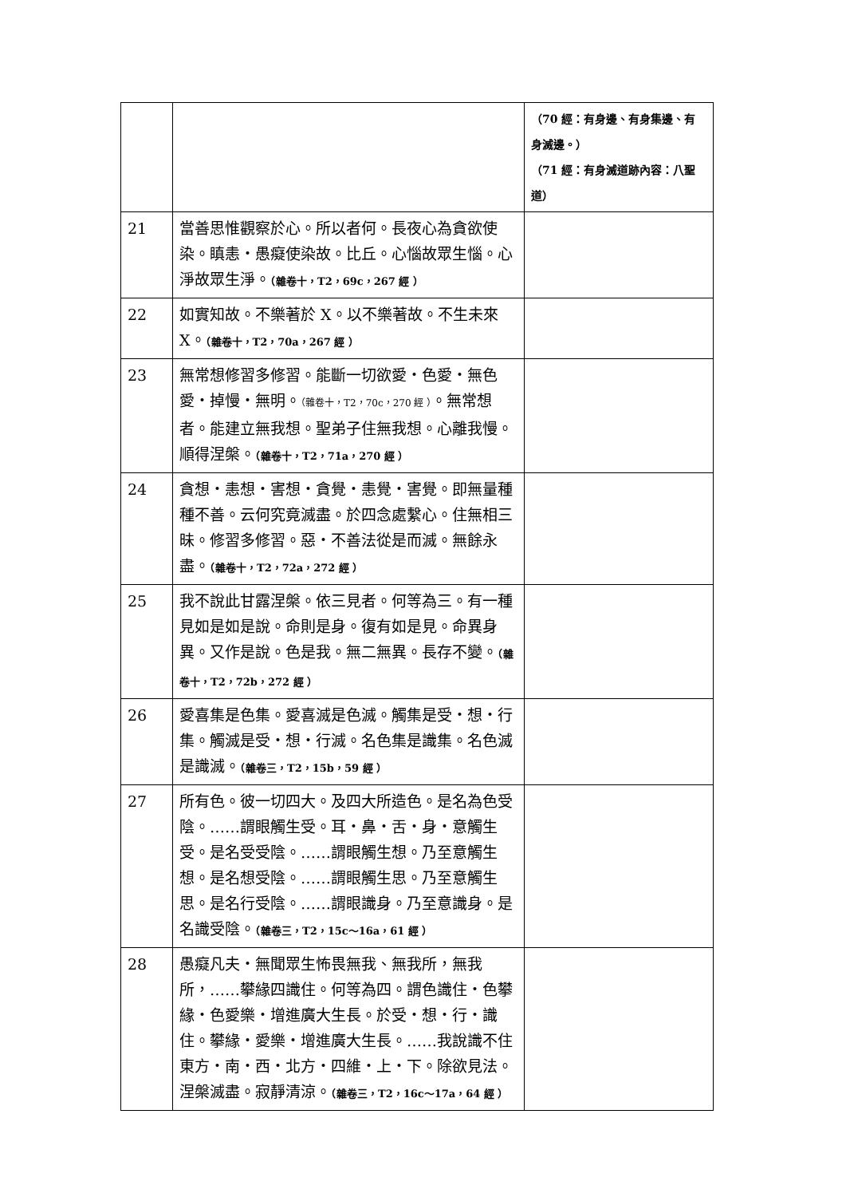| | | （70 經：有身邊、有身集邊、有身滅邊。） （71 經：有身滅道跡內容：八聖道） |
| 21 | 當善思惟觀察於心。所以者何。長夜心為貪欲使染。瞋恚・愚癡使染故。比丘。心惱故眾生惱。心淨故眾生淨。 （雜卷十，T2，69c，267 經 ） | |
| 22 | 如實知故。不樂著於 X。以不樂著故。不生未來 X。 （雜卷十，T2，70a，267 經 ） | |
| 23 | 無常想修習多修習。能斷一切欲愛・色愛・無色愛・掉慢・無明。 （雜卷十，T2，70c，270 經 ） 。無常想者。能建立無我想。聖弟子住無我想。心離我慢。順得涅槃。 （雜卷十，T2，71a，270 經 ） | |
| 24 | 貪想・恚想・害想・貪覺・恚覺・害覺。即無量種種不善。云何究竟滅盡。於四念處繫心。住無相三昧。修習多修習。惡・不善法從是而滅。無餘永盡。 （雜卷十，T2，72a，272 經 ） | |
| 25 | 我不說此甘露涅槃。依三見者。何等為三。有一種見如是如是說。命則是身。復有如是見。命異身異。又作是說。色是我。無二無異。長存不變。 （雜卷十，T2，72b，272 經 ） | |
| 26 | 愛喜集是色集。愛喜滅是色滅。觸集是受・想・行集。觸滅是受・想・行滅。名色集是識集。名色滅是識滅。 （雜卷三，T2，15b，59 經 ） | |
| 27 | 所有色。彼一切四大。及四大所造色。是名為色受陰。……謂眼觸生受。耳・鼻・舌・身・意觸生受。是名受受陰。……謂眼觸生想。乃至意觸生想。是名想受陰。……謂眼觸生思。乃至意觸生思。是名行受陰。……謂眼識身。乃至意識身。是名識受陰。 （雜卷三，T2，15c～16a，61 經 ） | |
| 28 | 愚癡凡夫・無聞眾生怖畏無我、無我所，無我所，……攀緣四識住。何等為四。謂色識住・色攀緣・色愛樂・增進廣大生長。於受・想・行・識住。攀緣・愛樂・增進廣大生長。……我說識不住東方・南・西・北方・四維・上・下。除欲見法。涅槃滅盡。寂靜清涼。 （雜卷三，T2，16c～17a，64 經 ） | |